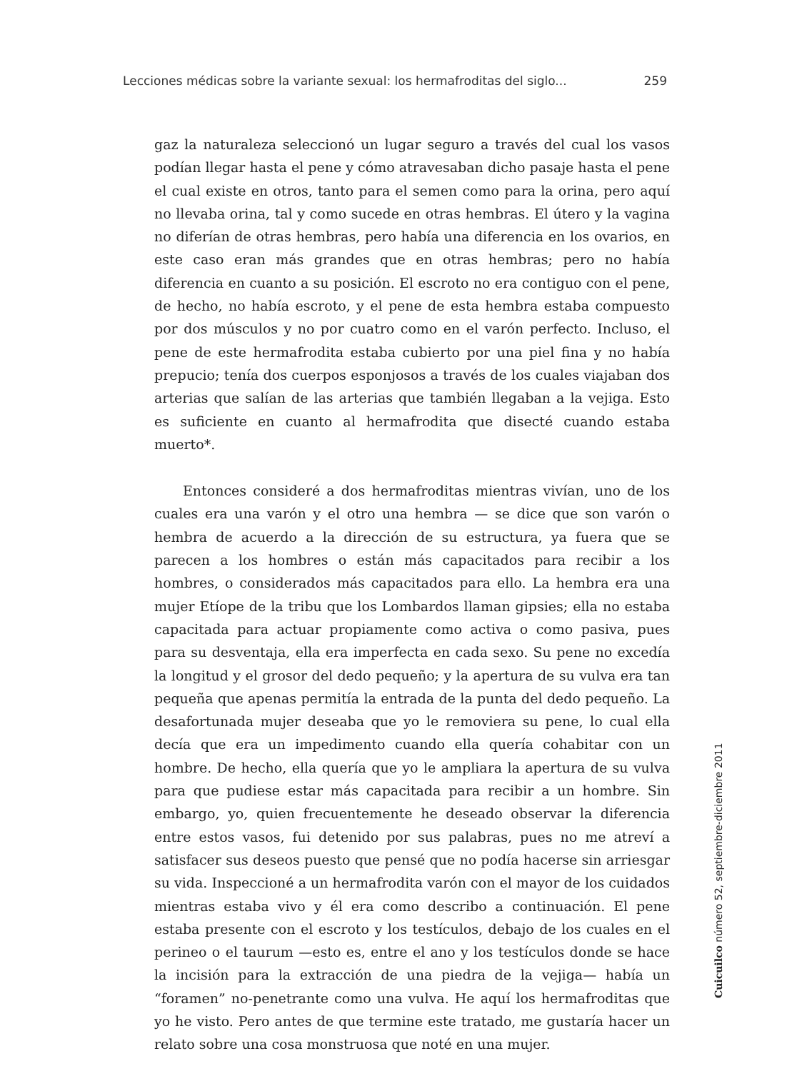Lecciones médicas sobre la variante sexual: los hermafroditas del siglo... 259
gaz la naturaleza seleccionó un lugar seguro a través del cual los vasos podían llegar hasta el pene y cómo atravesaban dicho pasaje hasta el pene el cual existe en otros, tanto para el semen como para la orina, pero aquí no llevaba orina, tal y como sucede en otras hembras. El útero y la vagina no diferían de otras hembras, pero había una diferencia en los ovarios, en este caso eran más grandes que en otras hembras; pero no había diferencia en cuanto a su posición. El escroto no era contiguo con el pene, de hecho, no había escroto, y el pene de esta hembra estaba compuesto por dos músculos y no por cuatro como en el varón perfecto. Incluso, el pene de este hermafrodita estaba cubierto por una piel fina y no había prepucio; tenía dos cuerpos esponjosos a través de los cuales viajaban dos arterias que salían de las arterias que también llegaban a la vejiga. Esto es suficiente en cuanto al hermafrodita que disecté cuando estaba muerto*.
Entonces consideré a dos hermafroditas mientras vivían, uno de los cuales era una varón y el otro una hembra — se dice que son varón o hembra de acuerdo a la dirección de su estructura, ya fuera que se parecen a los hombres o están más capacitados para recibir a los hombres, o considerados más capacitados para ello. La hembra era una mujer Etíope de la tribu que los Lombardos llaman gipsies; ella no estaba capacitada para actuar propiamente como activa o como pasiva, pues para su desventaja, ella era imperfecta en cada sexo. Su pene no excedía la longitud y el grosor del dedo pequeño; y la apertura de su vulva era tan pequeña que apenas permitía la entrada de la punta del dedo pequeño. La desafortunada mujer deseaba que yo le removiera su pene, lo cual ella decía que era un impedimento cuando ella quería cohabitar con un hombre. De hecho, ella quería que yo le ampliara la apertura de su vulva para que pudiese estar más capacitada para recibir a un hombre. Sin embargo, yo, quien frecuentemente he deseado observar la diferencia entre estos vasos, fui detenido por sus palabras, pues no me atreví a satisfacer sus deseos puesto que pensé que no podía hacerse sin arriesgar su vida. Inspeccioné a un hermafrodita varón con el mayor de los cuidados mientras estaba vivo y él era como describo a continuación. El pene estaba presente con el escroto y los testículos, debajo de los cuales en el perineo o el taurum —esto es, entre el ano y los testículos donde se hace la incisión para la extracción de una piedra de la vejiga— había un “foramen” no-penetrante como una vulva. He aquí los hermafroditas que yo he visto. Pero antes de que termine este tratado, me gustaría hacer un relato sobre una cosa monstruosa que noté en una mujer.
Cuicuilco número 52, septiembre-diciembre 2011